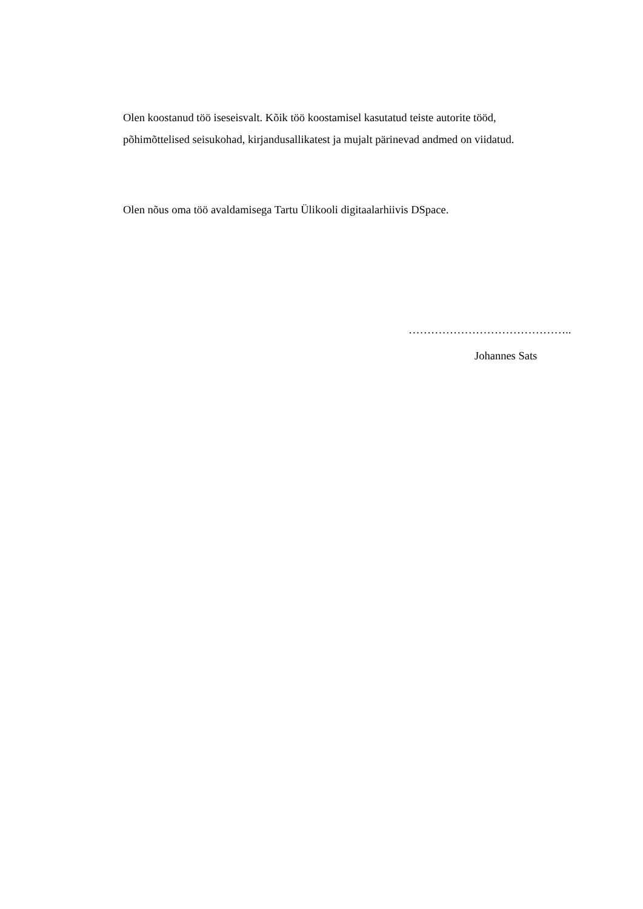Olen koostanud töö iseseisvalt. Kõik töö koostamisel kasutatud teiste autorite tööd,
põhimõttelised seisukohad, kirjandusallikatest ja mujalt pärinevad andmed on viidatud.
Olen nõus oma töö avaldamisega Tartu Ülikooli digitaalarhiivis DSpace.
……………………………………..
Johannes Sats